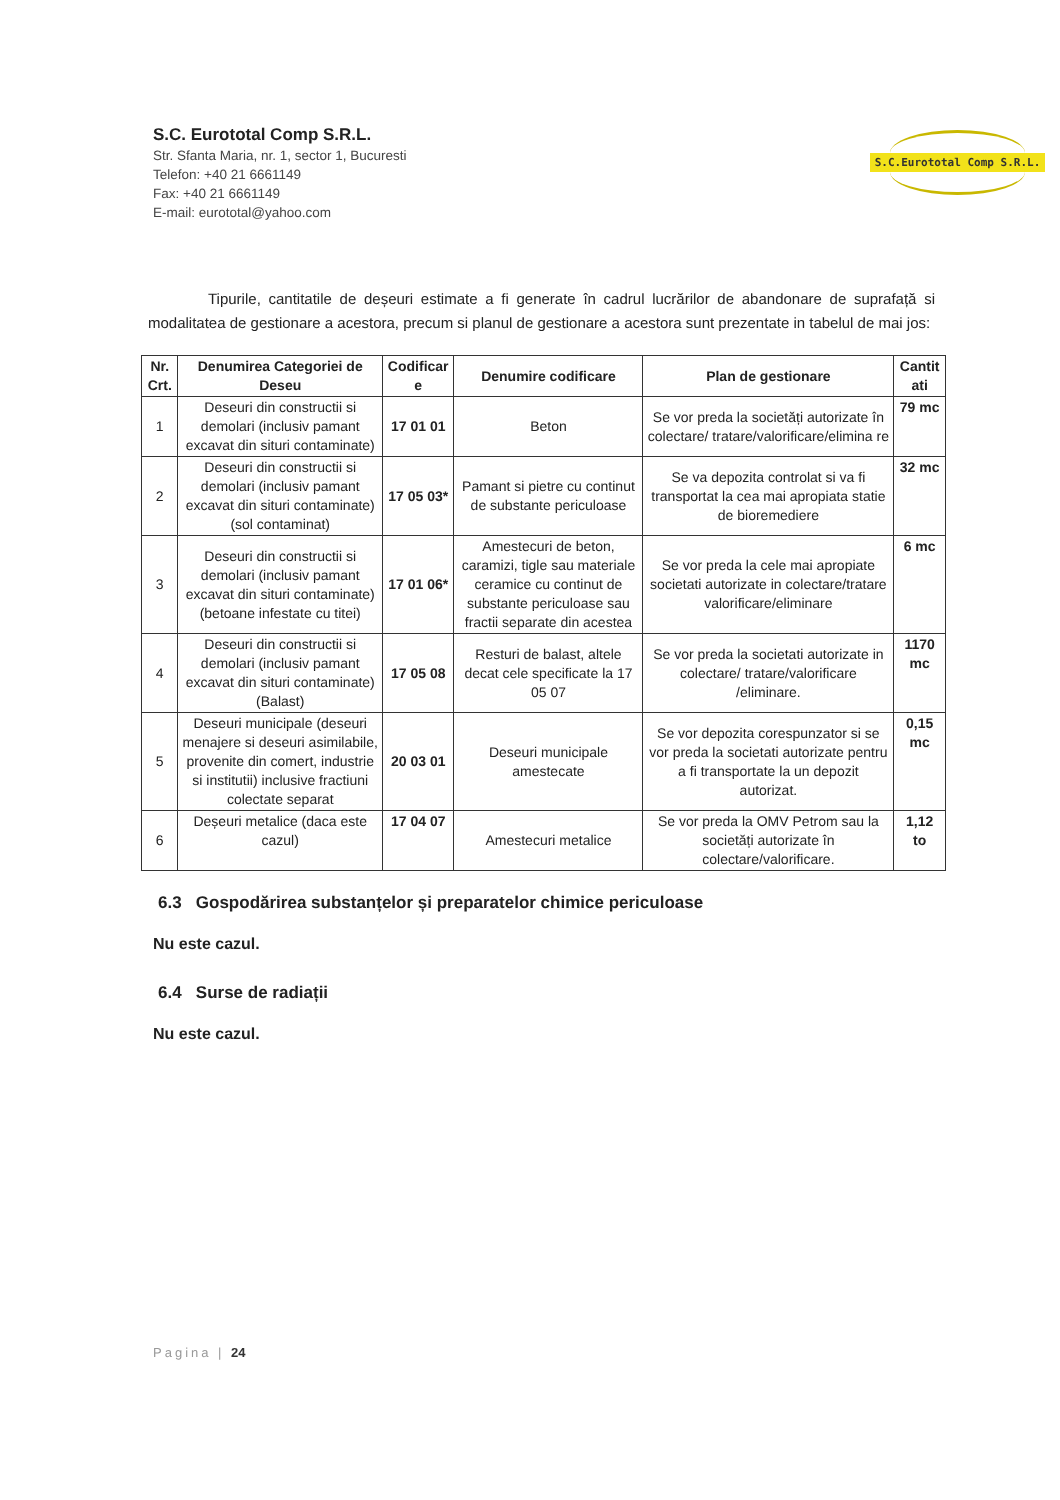S.C. Eurototal Comp S.R.L.
Str. Sfanta Maria, nr. 1, sector 1, Bucuresti
Telefon: +40 21 6661149
Fax: +40 21 6661149
E-mail: eurototal@yahoo.com
S.C.Eurototal Comp S.R.L.
Tipurile, cantitatile de deșeuri estimate a fi generate în cadrul lucrărilor de abandonare de suprafață si modalitatea de gestionare a acestora, precum si planul de gestionare a acestora sunt prezentate in tabelul de mai jos:
| Nr. Crt. | Denumirea Categoriei de Deseu | Codificar e | Denumire codificare | Plan de gestionare | Cantit ati |
| --- | --- | --- | --- | --- | --- |
| 1 | Deseuri din constructii si demolari (inclusiv pamant excavat din situri contaminate) | 17 01 01 | Beton | Se vor preda la societăți autorizate în colectare/ tratare/valorificare/elimina re | 79 mc |
| 2 | Deseuri din constructii si demolari (inclusiv pamant excavat din situri contaminate) (sol contaminat) | 17 05 03* | Pamant si pietre cu continut de substante periculoase | Se va depozita controlat si va fi transportat la cea mai apropiata statie de bioremediere | 32 mc |
| 3 | Deseuri din constructii si demolari (inclusiv pamant excavat din situri contaminate) (betoane infestate cu titei) | 17 01 06* | Amestecuri de beton, caramizi, tigle sau materiale ceramice cu continut de substante periculoase sau fractii separate din acestea | Se vor preda la cele mai apropiate societati autorizate in colectare/tratare valorificare/eliminare | 6 mc |
| 4 | Deseuri din constructii si demolari (inclusiv pamant excavat din situri contaminate) (Balast) | 17 05 08 | Resturi de balast, altele decat cele specificate la 17 05 07 | Se vor preda la societati autorizate in colectare/ tratare/valorificare /eliminare. | 1170 mc |
| 5 | Deseuri municipale (deseuri menajere si deseuri asimilabile, provenite din comert, industrie si institutii) inclusive fractiuni colectate separat | 20 03 01 | Deseuri municipale amestecate | Se vor depozita corespunzator si se vor preda la societati autorizate pentru a fi transportate la un depozit autorizat. | 0,15 mc |
| 6 | Deșeuri metalice (daca este cazul) | 17 04 07 | Amestecuri metalice | Se vor preda la OMV Petrom sau la societăți autorizate în colectare/valorificare. | 1,12 to |
6.3 Gospodărirea substanțelor și preparatelor chimice periculoase
Nu este cazul.
6.4 Surse de radiații
Nu este cazul.
Pagina | 24